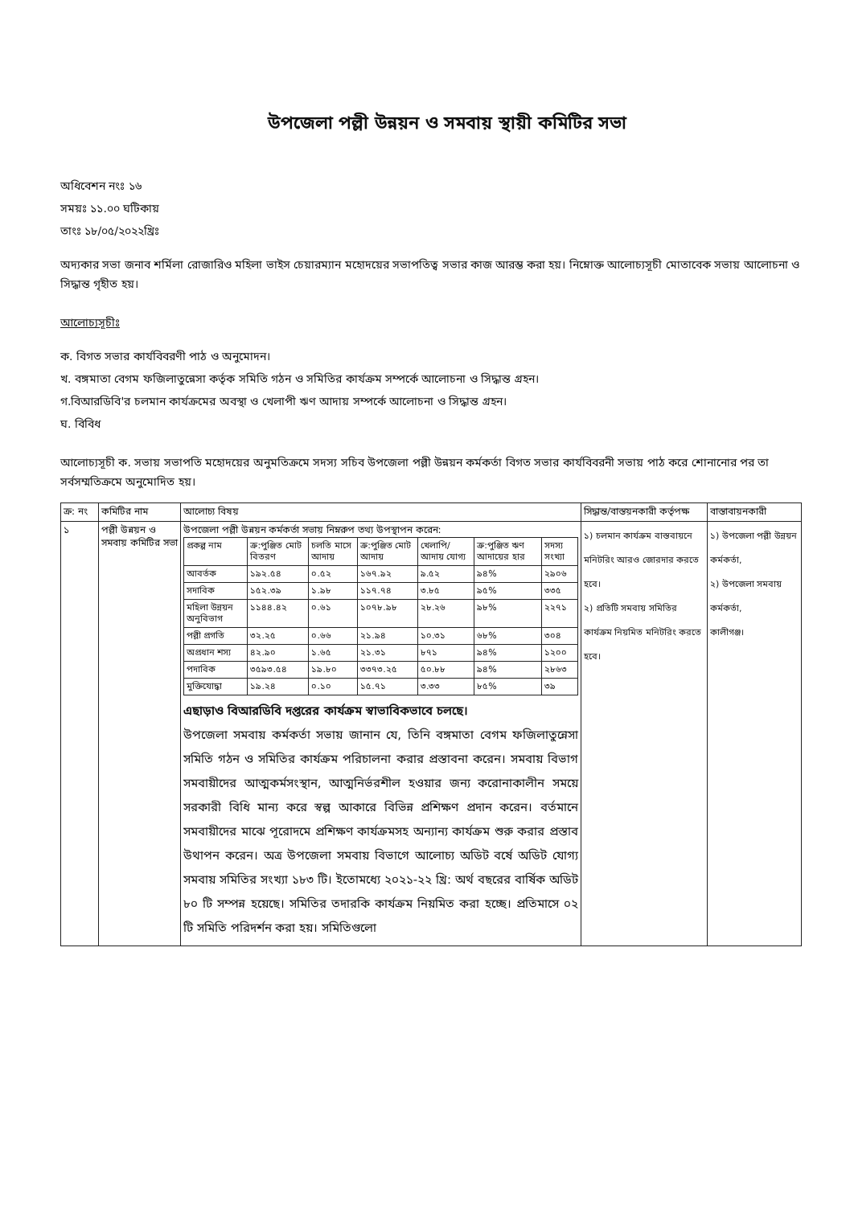উপজেলা পল্লী উন্নয়ন ও সমবায় স্থায়ী কমিটির সভা
অধিবেশন নংঃ ১৬
সময়ঃ ১১.০০ ঘটিকায়
তাংঃ ১৮/০৫/২০২২খ্রিঃ
অদ্যকার সভা জনাব শর্মিলা রোজারিও মহিলা ভাইস চেয়ারম্যান মহোদয়ের সভাপতিত্ব সভার কাজ আরম্ভ করা হয়। নিম্নোক্ত আলোচ্যসূচী মোতাবেক সভায় আলোচনা ও সিদ্ধান্ত গৃহীত হয়।
আলোচ্যসূচীঃ
ক. বিগত সভার কার্যবিবরণী পাঠ ও অনুমোদন।
খ. বঙ্গমাতা বেগম ফজিলাতুন্নেসা কর্তৃক সমিতি গঠন ও সমিতির কার্যক্রম সম্পর্কে আলোচনা ও সিদ্ধান্ত গ্রহন।
গ.বিআরডিবি'র চলমান কার্যক্রমের অবস্থা ও খেলাপী ঋণ আদায় সম্পর্কে আলোচনা ও সিদ্ধান্ত গ্রহন।
ঘ. বিবিধ
আলোচ্যসূচী ক. সভায় সভাপতি মহোদয়ের অনুমতিক্রমে সদস্য সচিব উপজেলা পল্লী উন্নয়ন কর্মকর্তা বিগত সভার কার্যবিবরনী সভায় পাঠ করে শোনানোর পর তা সর্বসম্মতিক্রমে অনুমোদিত হয়।
| ক্র: নং | কমিটির নাম | আলোচ্য বিষয় | সিদ্ধান্ত/বাস্তয়নকারী কর্তৃপক্ষ | বাস্তাবায়নকারী |
| --- | --- | --- | --- | --- |
| ১ | পল্লী উন্নয়ন ও সমবায় কমিটির সভা | উপজেলা পল্লী উন্নয়ন কর্মকর্তা সভায় নিম্নরুপ তথ্য উপস্থাপন করেন: / প্রকল্প নাম / ক্র:পুঞ্জিত মোট বিতরণ / চলতি মাসে আদায় / ক্র:পুঞ্জিত মোট আদায় / খেলাপি/ আদায় যোগ্য / ক্র:পুঞ্জিত ঋণ আদায়ের হার / সদস্য সংখ্যা / / আবর্তক / ১৯২.৫৪ / ০.৫২ / ১৬৭.৯২ / ৯.৫২ / ৯৪% / ২৯০৬ / / সদাবিক / ১৫২.৩৯ / ১.৯৮ / ১১৭.৭৪ / ৩.৮৫ / ৯৫% / ৩৩৫ / / মহিলা উন্নয়ন অনুবিভাগ / ১১৪৪.৪২ / ০.৬১ / ১০৭৮.৯৮ / ২৮.২৬ / ৯৮% / ২২৭১ / / পল্লী প্রগতি / ৩২.২৫ / ০.৬৬ / ২১.৯৪ / ১০.৩১ / ৬৮% / ৩০৪ / / অপ্রধান শস্য / ৪২.৯০ / ১.৬৫ / ২১.৩১ / ৮৭১ / ৯৪% / ১২০০ / / পদাবিক / ৩৫৯৩.৫৪ / ১৯.৮০ / ৩৩৭৩.২৫ / ৫০.৮৮ / ৯৪% / ২৮৬৩ / / মুক্তিযোদ্ধা / ১৯.২৪ / ০.১০ / ১৫.৭১ / ৩.৩৩ / ৮৫% / ৩৯ / এছাড়াও বিআরডিবি দপ্তরের কার্যক্রম স্বাভাবিকভাবে চলছে। উপজেলা সমবায় কর্মকর্তা সভায় জানান যে, তিনি বঙ্গমাতা বেগম ফজিলাতুন্নেসা সমিতি গঠন ও সমিতির কার্যক্রম পরিচালনা করার প্রস্তাবনা করেন। সমবায় বিভাগ সমবায়ীদের আত্মকর্মসংস্থান, আত্মনির্ভরশীল হওয়ার জন্য করোনাকালীন সময়ে সরকারী বিধি মান্য করে স্বল্প আকারে বিভিন্ন প্রশিক্ষণ প্রদান করেন। বর্তমানে সমবায়ীদের মাঝে পূরোদমে প্রশিক্ষণ কার্যক্রমসহ অন্যান্য কার্যক্রম শুরু করার প্রস্তাব উথাপন করেন। অত্র উপজেলা সমবায় বিভাগে আলোচ্য অডিট বর্ষে অডিট যোগ্য সমবায় সমিতির সংখ্যা ১৮৩ টি। ইতোমধ্যে ২০২১-২২ খ্রি: অর্থ বছরের বার্ষিক অডিট ৮০ টি সম্পন্ন হয়েছে। সমিতির তদারকি কার্যক্রম নিয়মিত করা হচ্ছে। প্রতিমাসে ০২ টি সমিতি পরিদর্শন করা হয়। সমিতিগুলো | ১) চলমান কার্যক্রম বাস্তবায়নে মনিটরিং আরও জোরদার করতে হবে। ২) প্রতিটি সমবায় সমিতির কার্যক্রম নিয়মিত মনিটরিং করতে হবে। | ১) উপজেলা পল্লী উন্নয়ন কর্মকর্তা, ২) উপজেলা সমবায় কর্মকর্তা, কালীগঞ্জ। |